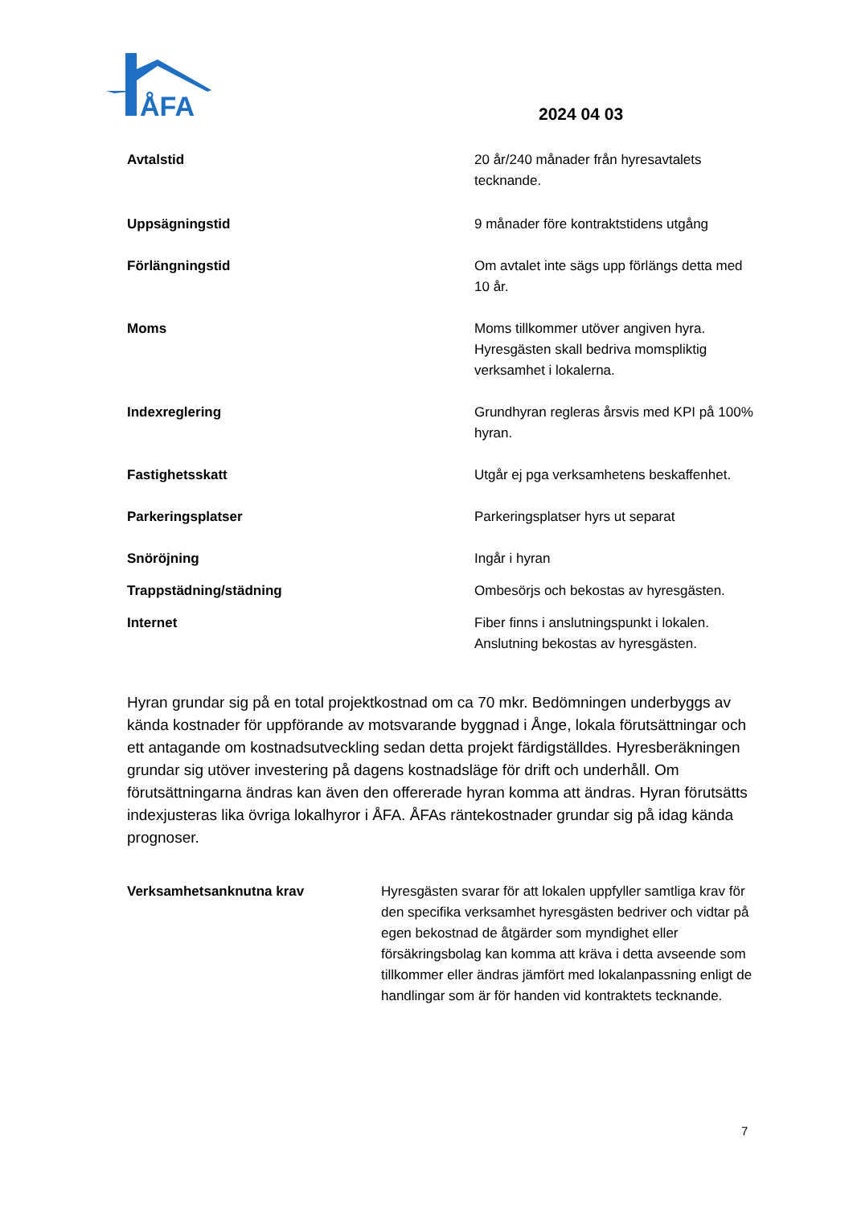ÅFA
2024 04 03
Avtalstid 20 år/240 månader från hyresavtalets tecknande.
Uppsägningstid 9 månader före kontraktstidens utgång
Förlängningstid Om avtalet inte sägs upp förlängs detta med 10 år.
Moms Moms tillkommer utöver angiven hyra. Hyresgästen skall bedriva momspliktig verksamhet i lokalerna.
Indexreglering Grundhyran regleras årsvis med KPI på 100% hyran.
Fastighetsskatt Utgår ej pga verksamhetens beskaffenhet.
Parkeringsplatser Parkeringsplatser hyrs ut separat
Snöröjning Ingår i hyran
Trappstädning/städning Ombesörjs och bekostas av hyresgästen.
Internet Fiber finns i anslutningspunkt i lokalen. Anslutning bekostas av hyresgästen.
Hyran grundar sig på en total projektkostnad om ca 70 mkr. Bedömningen underbyggs av kända kostnader för uppförande av motsvarande byggnad i Ånge, lokala förutsättningar och ett antagande om kostnadsutveckling sedan detta projekt färdigställdes. Hyresberäkningen grundar sig utöver investering på dagens kostnadsläge för drift och underhåll. Om förutsättningarna ändras kan även den offererade hyran komma att ändras. Hyran förutsätts indexjusteras lika övriga lokalhyror i ÅFA. ÅFAs räntekostnader grundar sig på idag kända prognoser.
Verksamhetsanknutna krav Hyresgästen svarar för att lokalen uppfyller samtliga krav för den specifika verksamhet hyresgästen bedriver och vidtar på egen bekostnad de åtgärder som myndighet eller försäkringsbolag kan komma att kräva i detta avseende som tillkommer eller ändras jämfört med lokalanpassning enligt de handlingar som är för handen vid kontraktets tecknande.
7